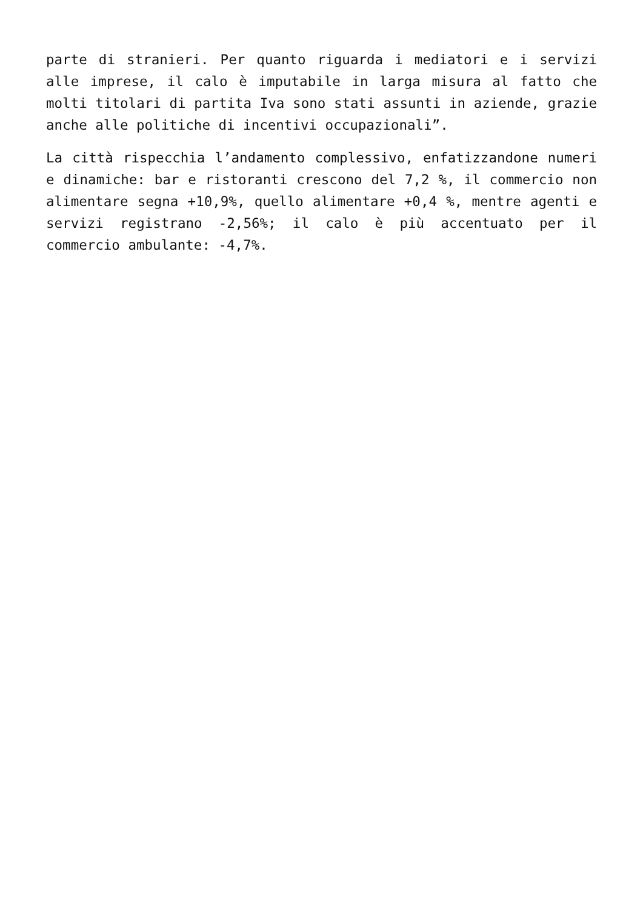parte di stranieri. Per quanto riguarda i mediatori e i servizi alle imprese, il calo è imputabile in larga misura al fatto che molti titolari di partita Iva sono stati assunti in aziende, grazie anche alle politiche di incentivi occupazionali”.
La città rispecchia l’andamento complessivo, enfatizzandone numeri e dinamiche: bar e ristoranti crescono del 7,2 %, il commercio non alimentare segna +10,9%, quello alimentare +0,4 %, mentre agenti e servizi registrano -2,56%; il calo è più accentuato per il commercio ambulante: -4,7%.